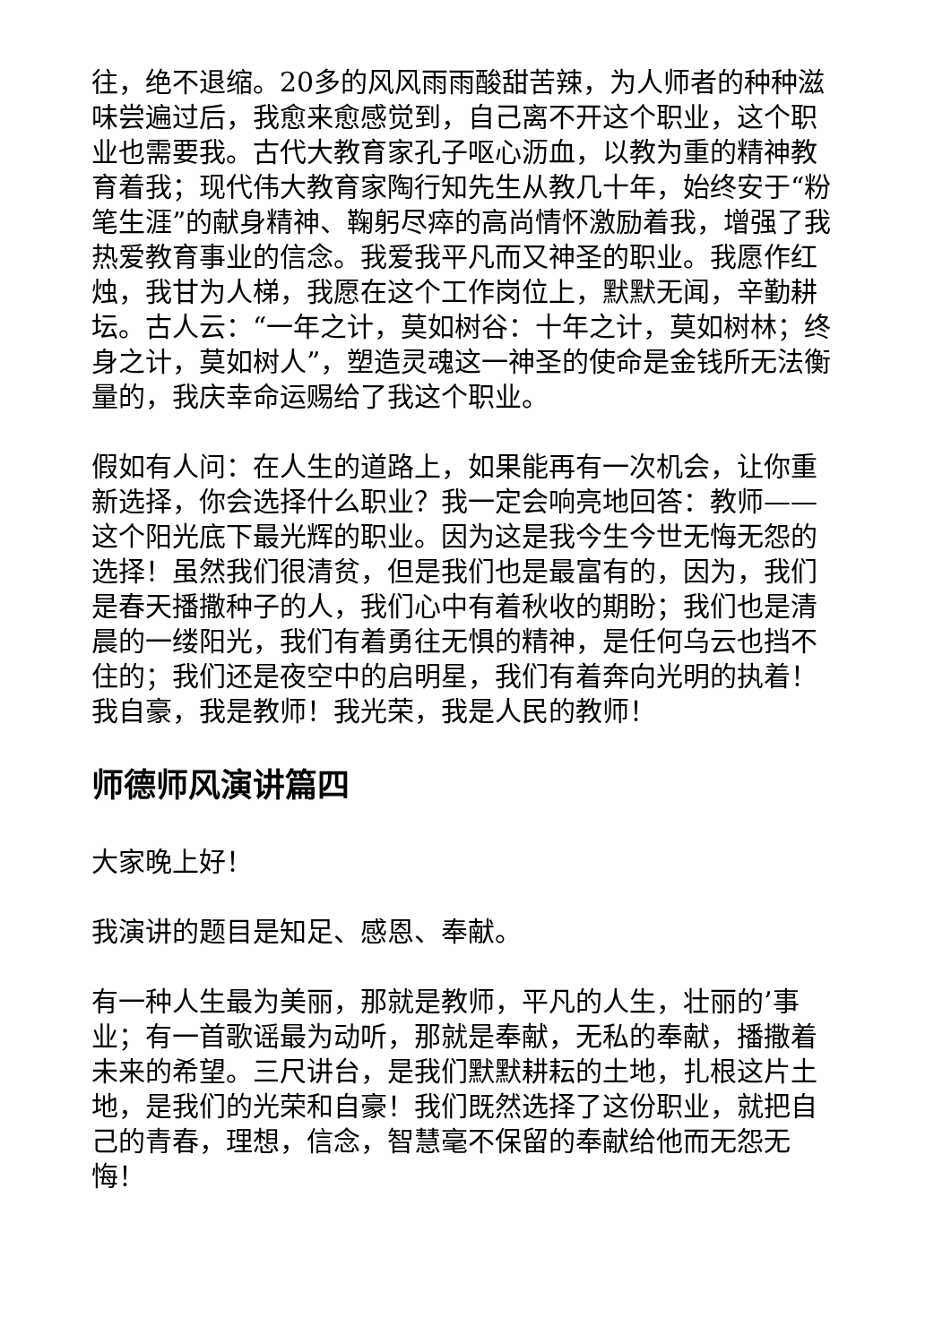往，绝不退缩。20多的风风雨雨酸甜苦辣，为人师者的种种滋味尝遍过后，我愈来愈感觉到，自己离不开这个职业，这个职业也需要我。古代大教育家孔子呕心沥血，以教为重的精神教育着我；现代伟大教育家陶行知先生从教几十年，始终安于“粉笔生涯”的献身精神、鞠躬尽瘁的高尚情怀激励着我，增强了我热爱教育事业的信念。我爱我平凡而又神圣的职业。我愿作红烛，我甘为人梯，我愿在这个工作岗位上，默默无闻，辛勤耕坛。古人云：“一年之计，莫如树谷：十年之计，莫如树林；终身之计，莫如树人”，塑造灵魂这一神圣的使命是金钱所无法衡量的，我庆幸命运赐给了我这个职业。
假如有人问：在人生的道路上，如果能再有一次机会，让你重新选择，你会选择什么职业？我一定会响亮地回答：教师——这个阳光底下最光辉的职业。因为这是我今生今世无悔无怨的选择！虽然我们很清贫，但是我们也是最富有的，因为，我们是春天播撒种子的人，我们心中有着秋收的期盼；我们也是清晨的一缕阳光，我们有着勇往无惧的精神，是任何乌云也挡不住的；我们还是夜空中的启明星，我们有着奔向光明的执着！我自豪，我是教师！我光荣，我是人民的教师！
师德师风演讲篇四
大家晚上好！
我演讲的题目是知足、感恩、奉献。
有一种人生最为美丽，那就是教师，平凡的人生，壮丽的’事业；有一首歌谣最为动听，那就是奉献，无私的奉献，播撒着未来的希望。三尺讲台，是我们默默耕耘的土地，扎根这片土地，是我们的光荣和自豪！我们既然选择了这份职业，就把自己的青春，理想，信念，智慧毫不保留的奉献给他而无怨无悔！